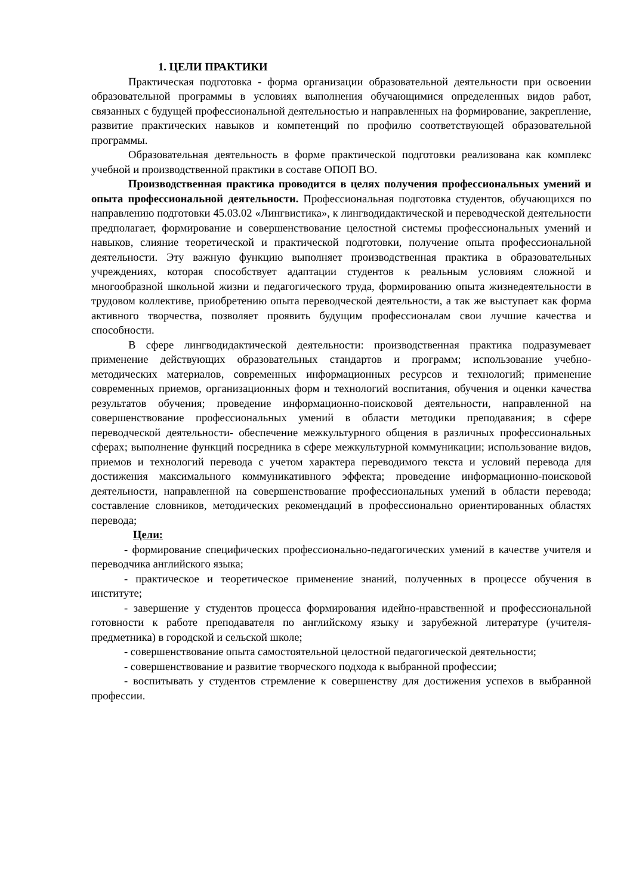1. ЦЕЛИ ПРАКТИКИ
Практическая подготовка - форма организации образовательной деятельности при освоении образовательной программы в условиях выполнения обучающимися определенных видов работ, связанных с будущей профессиональной деятельностью и направленных на формирование, закрепление, развитие практических навыков и компетенций по профилю соответствующей образовательной программы.
Образовательная деятельность в форме практической подготовки реализована как комплекс учебной и производственной практики в составе ОПОП ВО.
Производственная практика проводится в целях получения профессиональных умений и опыта профессиональной деятельности. Профессиональная подготовка студентов, обучающихся по направлению подготовки 45.03.02 «Лингвистика», к лингводидактической и переводческой деятельности предполагает, формирование и совершенствование целостной системы профессиональных умений и навыков, слияние теоретической и практической подготовки, получение опыта профессиональной деятельности. Эту важную функцию выполняет производственная практика в образовательных учреждениях, которая способствует адаптации студентов к реальным условиям сложной и многообразной школьной жизни и педагогического труда, формированию опыта жизнедеятельности в трудовом коллективе, приобретению опыта переводческой деятельности, а так же выступает как форма активного творчества, позволяет проявить будущим профессионалам свои лучшие качества и способности.
В сфере лингводидактической деятельности: производственная практика подразумевает применение действующих образовательных стандартов и программ; использование учебно-методических материалов, современных информационных ресурсов и технологий; применение современных приемов, организационных форм и технологий воспитания, обучения и оценки качества результатов обучения; проведение информационно-поисковой деятельности, направленной на совершенствование профессиональных умений в области методики преподавания; в сфере переводческой деятельности- обеспечение межкультурного общения в различных профессиональных сферах; выполнение функций посредника в сфере межкультурной коммуникации; использование видов, приемов и технологий перевода с учетом характера переводимого текста и условий перевода для достижения максимального коммуникативного эффекта; проведение информационно-поисковой деятельности, направленной на совершенствование профессиональных умений в области перевода; составление словников, методических рекомендаций в профессионально ориентированных областях перевода;
Цели:
- формирование специфических профессионально-педагогических умений в качестве учителя и переводчика английского языка;
- практическое и теоретическое применение знаний, полученных в процессе обучения в институте;
- завершение у студентов процесса формирования идейно-нравственной и профессиональной готовности к работе преподавателя по английскому языку и зарубежной литературе (учителя-предметника) в городской и сельской школе;
- совершенствование опыта самостоятельной целостной педагогической деятельности;
- совершенствование и развитие творческого подхода к выбранной профессии;
- воспитывать у студентов стремление к совершенству для достижения успехов в выбранной профессии.